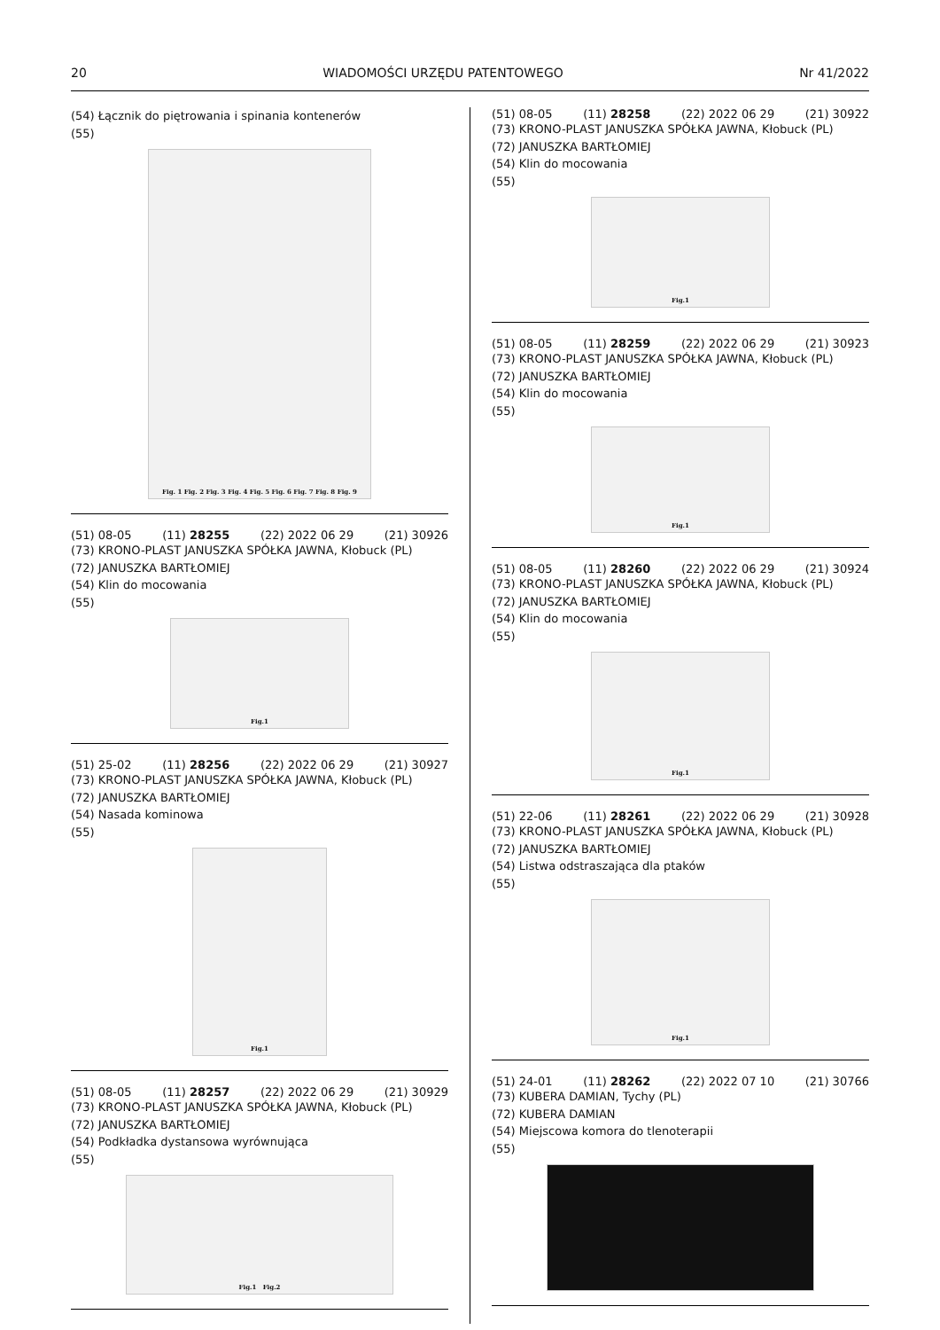20 WIADOMOŚCI URZĘDU PATENTOWEGO Nr 41/2022
(54) Łącznik do piętrowania i spinania kontenerów
(55)
Fig. 1 Fig. 2 Fig. 3 Fig. 4 Fig. 5 Fig. 6 Fig. 7 Fig. 8 Fig. 9
(51) 08-05 (11) 28255 (22) 2022 06 29 (21) 30926
(73) KRONO-PLAST JANUSZKA SPÓŁKA JAWNA, Kłobuck (PL)
(72) JANUSZKA BARTŁOMIEJ
(54) Klin do mocowania
(55)
Fig.1
(51) 25-02 (11) 28256 (22) 2022 06 29 (21) 30927
(73) KRONO-PLAST JANUSZKA SPÓŁKA JAWNA, Kłobuck (PL)
(72) JANUSZKA BARTŁOMIEJ
(54) Nasada kominowa
(55)
Fig.1
(51) 08-05 (11) 28257 (22) 2022 06 29 (21) 30929
(73) KRONO-PLAST JANUSZKA SPÓŁKA JAWNA, Kłobuck (PL)
(72) JANUSZKA BARTŁOMIEJ
(54) Podkładka dystansowa wyrównująca
(55)
Fig.1 Fig.2
(51) 08-05 (11) 28258 (22) 2022 06 29 (21) 30922
(73) KRONO-PLAST JANUSZKA SPÓŁKA JAWNA, Kłobuck (PL)
(72) JANUSZKA BARTŁOMIEJ
(54) Klin do mocowania
(55)
Fig.1
(51) 08-05 (11) 28259 (22) 2022 06 29 (21) 30923
(73) KRONO-PLAST JANUSZKA SPÓŁKA JAWNA, Kłobuck (PL)
(72) JANUSZKA BARTŁOMIEJ
(54) Klin do mocowania
(55)
Fig.1
(51) 08-05 (11) 28260 (22) 2022 06 29 (21) 30924
(73) KRONO-PLAST JANUSZKA SPÓŁKA JAWNA, Kłobuck (PL)
(72) JANUSZKA BARTŁOMIEJ
(54) Klin do mocowania
(55)
Fig.1
(51) 22-06 (11) 28261 (22) 2022 06 29 (21) 30928
(73) KRONO-PLAST JANUSZKA SPÓŁKA JAWNA, Kłobuck (PL)
(72) JANUSZKA BARTŁOMIEJ
(54) Listwa odstraszająca dla ptaków
(55)
Fig.1
(51) 24-01 (11) 28262 (22) 2022 07 10 (21) 30766
(73) KUBERA DAMIAN, Tychy (PL)
(72) KUBERA DAMIAN
(54) Miejscowa komora do tlenoterapii
(55)